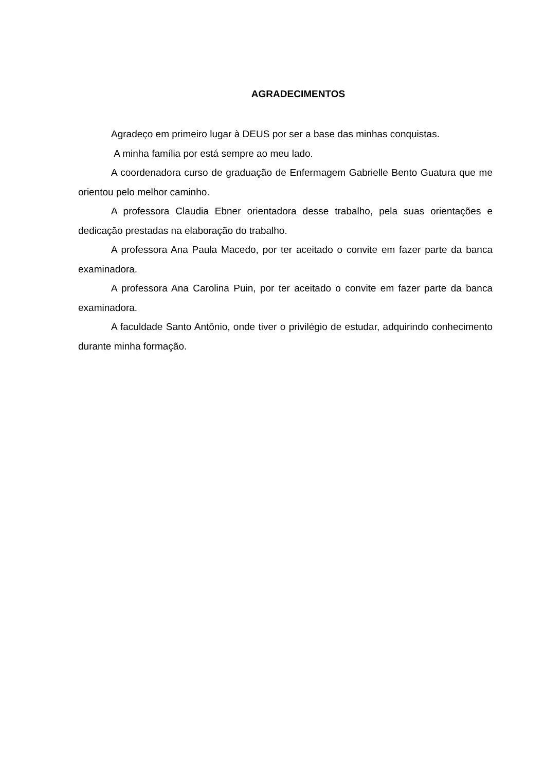AGRADECIMENTOS
Agradeço em primeiro lugar à DEUS por ser a base das minhas conquistas.
A minha família por está sempre ao meu lado.
A coordenadora curso de graduação de Enfermagem Gabrielle Bento Guatura que me orientou pelo melhor caminho.
A professora Claudia Ebner orientadora desse trabalho, pela suas orientações e dedicação prestadas na elaboração do trabalho.
A professora Ana Paula Macedo, por ter aceitado o convite em fazer parte da banca examinadora.
A professora Ana Carolina Puin, por ter aceitado o convite em fazer parte da banca examinadora.
A faculdade Santo Antônio, onde tiver o privilégio de estudar, adquirindo conhecimento durante minha formação.